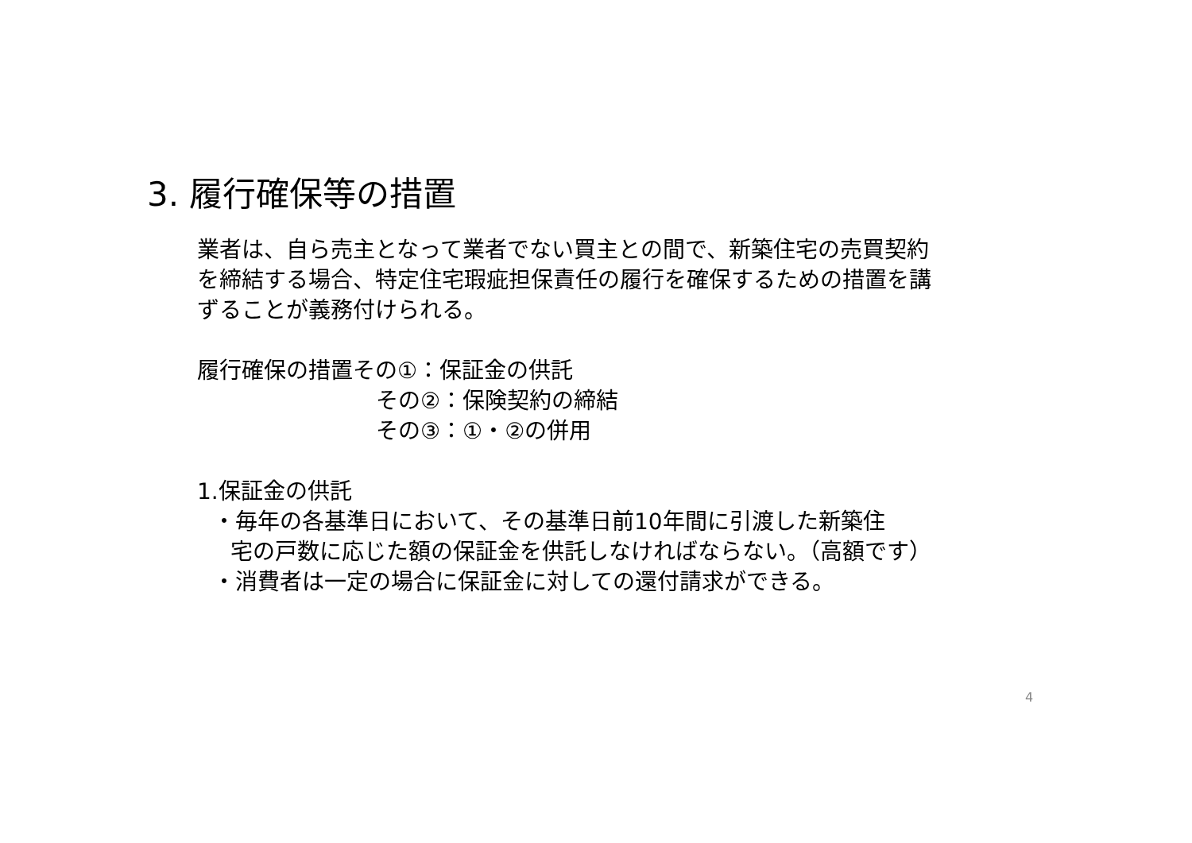3. 履行確保等の措置
業者は、自ら売主となって業者でない買主との間で、新築住宅の売買契約を締結する場合、特定住宅瑕疵担保責任の履行を確保するための措置を講ずることが義務付けられる。
履行確保の措置その①：保証金の供託
その②：保険契約の締結
その③：①・②の併用
1.保証金の供託
・毎年の各基準日において、その基準日前10年間に引渡した新築住
宅の戸数に応じた額の保証金を供託しなければならない。（高額です）
・消費者は一定の場合に保証金に対しての還付請求ができる。
4